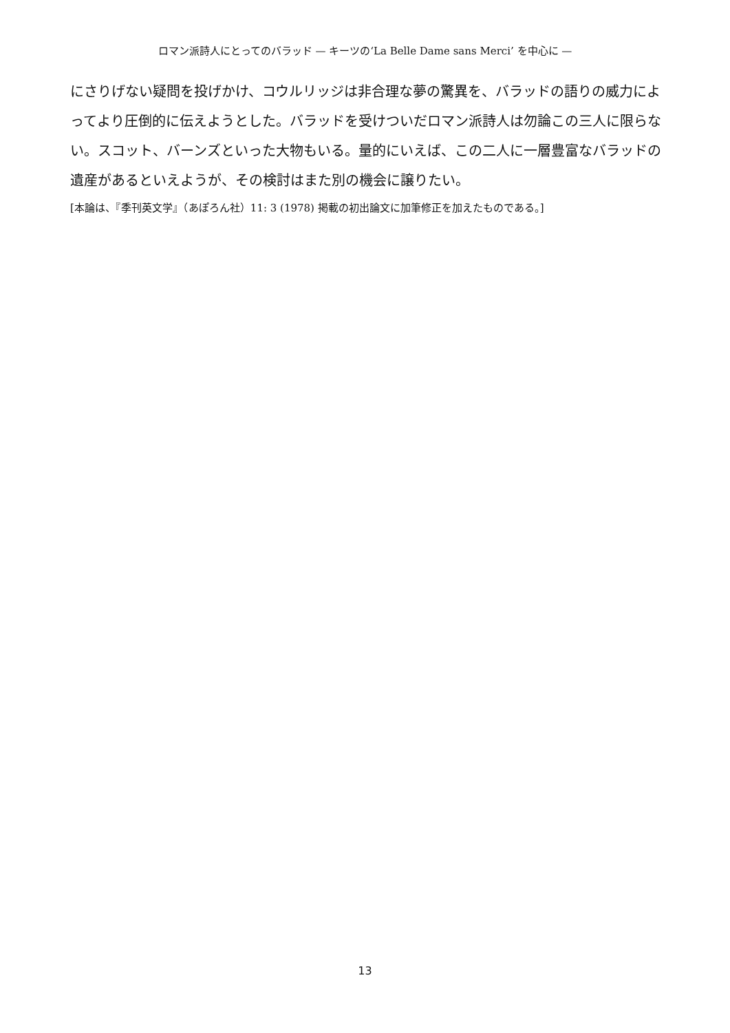ロマン派詩人にとってのバラッド — キーツの‘La Belle Dame sans Merci’ を中心に —
にさりげない疑問を投げかけ、コウルリッジは非合理な夢の驚異を、バラッドの語りの威力によってより圧倒的に伝えようとした。バラッドを受けついだロマン派詩人は勿論この三人に限らない。スコット、バーンズといった大物もいる。量的にいえば、この二人に一層豊富なバラッドの遺産があるといえようが、その検討はまた別の機会に譲りたい。
[本論は、『季刊英文学』（あぽろん社）11: 3 (1978) 掲載の初出論文に加筆修正を加えたものである。]
13